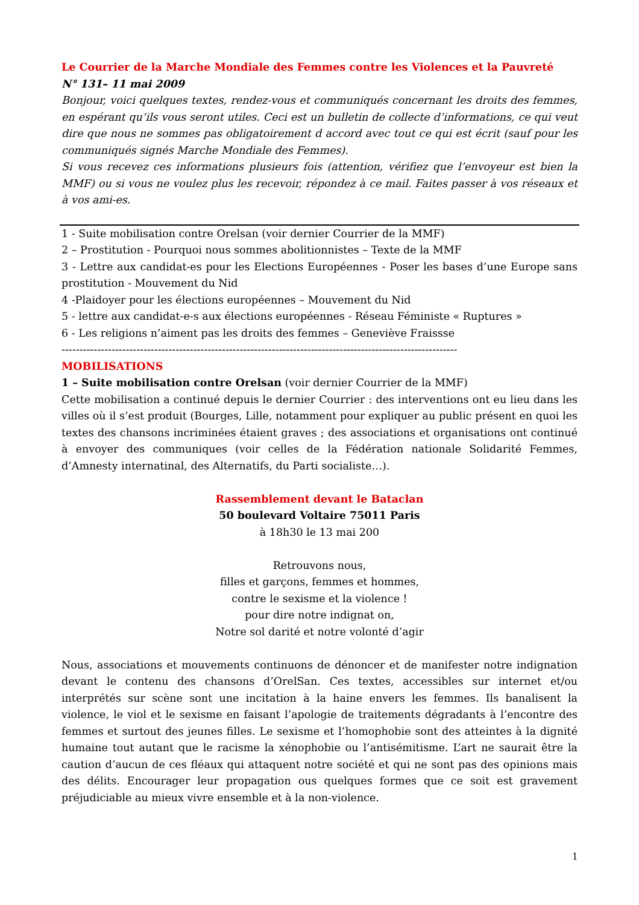Le Courrier de la Marche Mondiale des Femmes contre les Violences et la Pauvreté
N° 131– 11 mai 2009
Bonjour, voici quelques textes, rendez-vous et communiqués concernant les droits des femmes, en espérant qu’ils vous seront utiles. Ceci est un bulletin de collecte d’informations, ce qui veut dire que nous ne sommes pas obligatoirement d accord avec tout ce qui est écrit (sauf pour les communiqués signés Marche Mondiale des Femmes).
Si vous recevez ces informations plusieurs fois (attention, vérifiez que l’envoyeur est bien la MMF) ou si vous ne voulez plus les recevoir, répondez à ce mail. Faites passer à vos réseaux et à vos ami-es.
1 - Suite mobilisation contre Orelsan (voir dernier Courrier de la MMF)
2 – Prostitution - Pourquoi nous sommes abolitionnistes – Texte de la MMF
3 - Lettre aux candidat-es pour les Elections Européennes - Poser les bases d’une Europe sans prostitution - Mouvement du Nid
4 -Plaidoyer pour les élections européennes – Mouvement du Nid
5 - lettre aux candidat-e-s aux élections européennes - Réseau Féministe « Ruptures »
6 - Les religions n’aiment pas les droits des femmes – Geneviève Fraissse
---------------------------------------------------------------------------------------------------------------
MOBILISATIONS
1 – Suite mobilisation contre Orelsan (voir dernier Courrier de la MMF)
Cette mobilisation a continué depuis le dernier Courrier : des interventions ont eu lieu dans les villes où il s’est produit (Bourges, Lille, notamment pour expliquer au public présent en quoi les textes des chansons incriminées étaient graves ; des associations et organisations ont continué à envoyer des communiques (voir celles de la Fédération nationale Solidarité Femmes, d’Amnesty internatinal, des Alternatifs, du Parti socialiste…).
Rassemblement devant le Bataclan
50 boulevard Voltaire 75011 Paris
à 18h30 le 13 mai 200
Retrouvons nous,
filles et garçons, femmes et hommes,
contre le sexisme et la violence !
pour dire notre indignat on,
Notre sol darité et notre volonté d’agir
Nous, associations et mouvements continuons de dénoncer et de manifester notre indignation devant le contenu des chansons d’OrelSan. Ces textes, accessibles sur internet et/ou interprétés sur scène sont une incitation à la haine envers les femmes. Ils banalisent la violence, le viol et le sexisme en faisant l’apologie de traitements dégradants à l’encontre des femmes et surtout des jeunes filles. Le sexisme et l’homophobie sont des atteintes à la dignité humaine tout autant que le racisme la xénophobie ou l’antisémitisme. L’art ne saurait être la caution d’aucun de ces fléaux qui attaquent notre société et qui ne sont pas des opinions mais des délits. Encourager leur propagation ous quelques formes que ce soit est gravement préjudiciable au mieux vivre ensemble et à la non-violence.
1